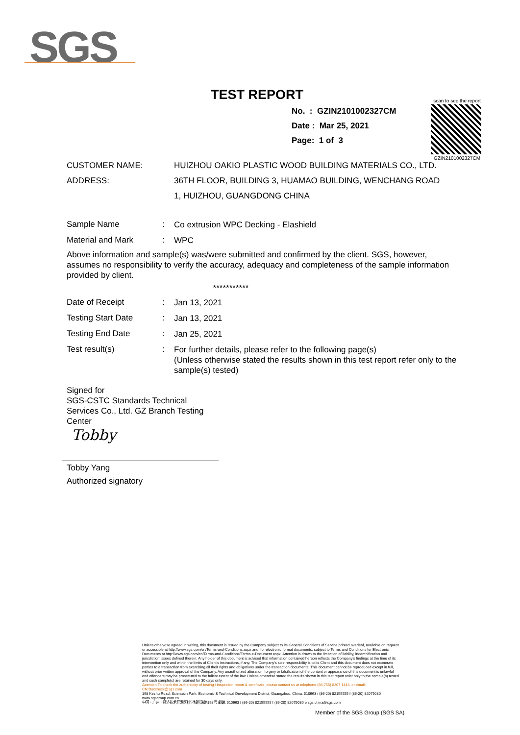SGS
TEST REPORT
No. : GZIN2101002327CM
Date : Mar 25, 2021
Page: 1 of 3
scan to see the report
GZIN2101002327CM
CUSTOMER NAME: HUIZHOU OAKIO PLASTIC WOOD BUILDING MATERIALS CO., LTD.
ADDRESS: 36TH FLOOR, BUILDING 3, HUAMAO BUILDING, WENCHANG ROAD
1, HUIZHOU, GUANGDONG CHINA
Sample Name :
Co extrusion WPC Decking - Elashield
Material and Mark :
WPC
Above information and sample(s) was/were submitted and confirmed by the client. SGS, however, assumes no responsibility to verify the accuracy, adequacy and completeness of the sample information provided by client.
***********
Date of Receipt :
Jan 13, 2021
Testing Start Date :
Jan 13, 2021
Testing End Date :
Jan 25, 2021
Test result(s) :
For further details, please refer to the following page(s)
(Unless otherwise stated the results shown in this test report refer only to the sample(s) tested)
Signed for
SGS-CSTC Standards Technical Services Co., Ltd. GZ Branch Testing Center
Tobby
Tobby Yang
Authorized signatory
Unless otherwise agreed in writing, this document is issued by the Company subject to its General Conditions of Service printed overleaf, available on request or accessible at http://www.sgs.com/en/Terms-and-Conditions.aspx and, for electronic format documents, subject to Terms and Conditions for Electronic Documents at http://www.sgs.com/en/Terms-and-Conditions/Terms-e-Document.aspx. Attention is drawn to the limitation of liability, indemnification and jurisdiction issues defined therein. Any holder of this document is advised that information contained hereon reflects the Company's findings at the time of its intervention only and within the limits of Client's instructions, if any. The Company's sole responsibility is to its Client and this document does not exonerate parties to a transaction from exercising all their rights and obligations under the transaction documents. This document cannot be reproduced except in full, without prior written approval of the Company. Any unauthorized alteration, forgery or falsification of the content or appearance of this document is unlawful and offenders may be prosecuted to the fullest extent of the law. Unless otherwise stated the results shown in this test report refer only to the sample(s) tested and such sample(s) are retained for 30 days only.
Attention:To check the authenticity of testing / inspection report & certificate, please contact us at telephone:(86-755) 8307 1443, or email: CN.Doccheck@sgs.com
198 Kezhu Road, Scientech Park, Economic & Technical Development District, Guangzhou, China. 510663 t (86-20) 82155555 f (86-20) 82075080 www.sgsgroup.com.cn
中国・广州・经济技术开发区科学城科珠路198号 邮编: 510663 t (86-20) 82155555 f (86-20) 82075080 e sgs.china@sgs.com
Member of the SGS Group (SGS SA)